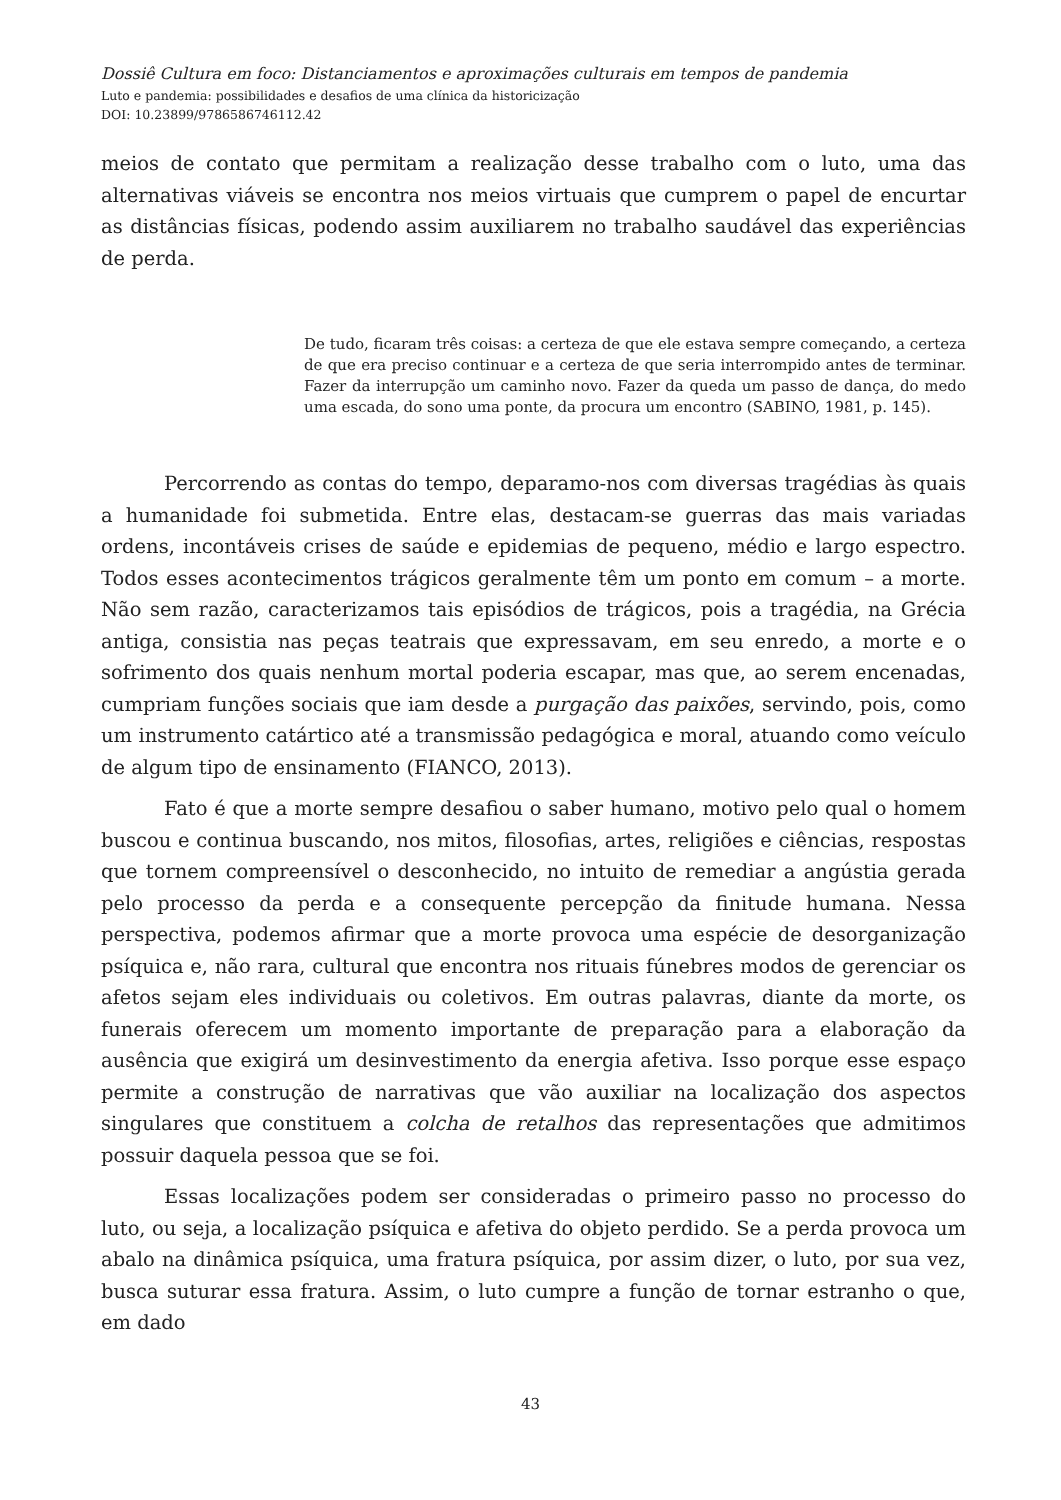Dossiê Cultura em foco: Distanciamentos e aproximações culturais em tempos de pandemia
Luto e pandemia: possibilidades e desafios de uma clínica da historicização
DOI: 10.23899/9786586746112.42
meios de contato que permitam a realização desse trabalho com o luto, uma das alternativas viáveis se encontra nos meios virtuais que cumprem o papel de encurtar as distâncias físicas, podendo assim auxiliarem no trabalho saudável das experiências de perda.
De tudo, ficaram três coisas: a certeza de que ele estava sempre começando, a certeza de que era preciso continuar e a certeza de que seria interrompido antes de terminar. Fazer da interrupção um caminho novo. Fazer da queda um passo de dança, do medo uma escada, do sono uma ponte, da procura um encontro (SABINO, 1981, p. 145).
Percorrendo as contas do tempo, deparamo-nos com diversas tragédias às quais a humanidade foi submetida. Entre elas, destacam-se guerras das mais variadas ordens, incontáveis crises de saúde e epidemias de pequeno, médio e largo espectro. Todos esses acontecimentos trágicos geralmente têm um ponto em comum – a morte. Não sem razão, caracterizamos tais episódios de trágicos, pois a tragédia, na Grécia antiga, consistia nas peças teatrais que expressavam, em seu enredo, a morte e o sofrimento dos quais nenhum mortal poderia escapar, mas que, ao serem encenadas, cumpriam funções sociais que iam desde a purgação das paixões, servindo, pois, como um instrumento catártico até a transmissão pedagógica e moral, atuando como veículo de algum tipo de ensinamento (FIANCO, 2013).
Fato é que a morte sempre desafiou o saber humano, motivo pelo qual o homem buscou e continua buscando, nos mitos, filosofias, artes, religiões e ciências, respostas que tornem compreensível o desconhecido, no intuito de remediar a angústia gerada pelo processo da perda e a consequente percepção da finitude humana. Nessa perspectiva, podemos afirmar que a morte provoca uma espécie de desorganização psíquica e, não rara, cultural que encontra nos rituais fúnebres modos de gerenciar os afetos sejam eles individuais ou coletivos. Em outras palavras, diante da morte, os funerais oferecem um momento importante de preparação para a elaboração da ausência que exigirá um desinvestimento da energia afetiva. Isso porque esse espaço permite a construção de narrativas que vão auxiliar na localização dos aspectos singulares que constituem a colcha de retalhos das representações que admitimos possuir daquela pessoa que se foi.
Essas localizações podem ser consideradas o primeiro passo no processo do luto, ou seja, a localização psíquica e afetiva do objeto perdido. Se a perda provoca um abalo na dinâmica psíquica, uma fratura psíquica, por assim dizer, o luto, por sua vez, busca suturar essa fratura. Assim, o luto cumpre a função de tornar estranho o que, em dado
43